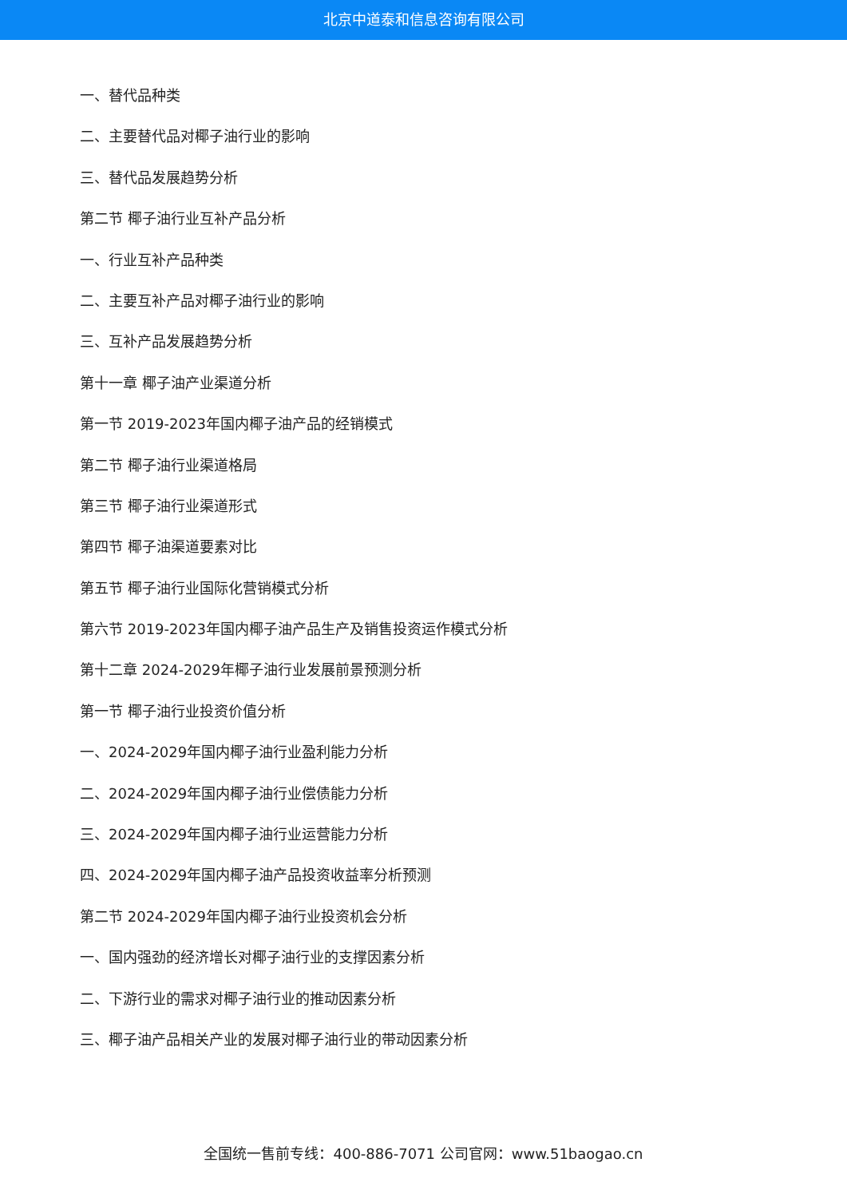北京中道泰和信息咨询有限公司
一、替代品种类
二、主要替代品对椰子油行业的影响
三、替代品发展趋势分析
第二节 椰子油行业互补产品分析
一、行业互补产品种类
二、主要互补产品对椰子油行业的影响
三、互补产品发展趋势分析
第十一章 椰子油产业渠道分析
第一节 2019-2023年国内椰子油产品的经销模式
第二节 椰子油行业渠道格局
第三节 椰子油行业渠道形式
第四节 椰子油渠道要素对比
第五节 椰子油行业国际化营销模式分析
第六节 2019-2023年国内椰子油产品生产及销售投资运作模式分析
第十二章 2024-2029年椰子油行业发展前景预测分析
第一节 椰子油行业投资价值分析
一、2024-2029年国内椰子油行业盈利能力分析
二、2024-2029年国内椰子油行业偿债能力分析
三、2024-2029年国内椰子油行业运营能力分析
四、2024-2029年国内椰子油产品投资收益率分析预测
第二节 2024-2029年国内椰子油行业投资机会分析
一、国内强劲的经济增长对椰子油行业的支撑因素分析
二、下游行业的需求对椰子油行业的推动因素分析
三、椰子油产品相关产业的发展对椰子油行业的带动因素分析
全国统一售前专线：400-886-7071 公司官网：www.51baogao.cn